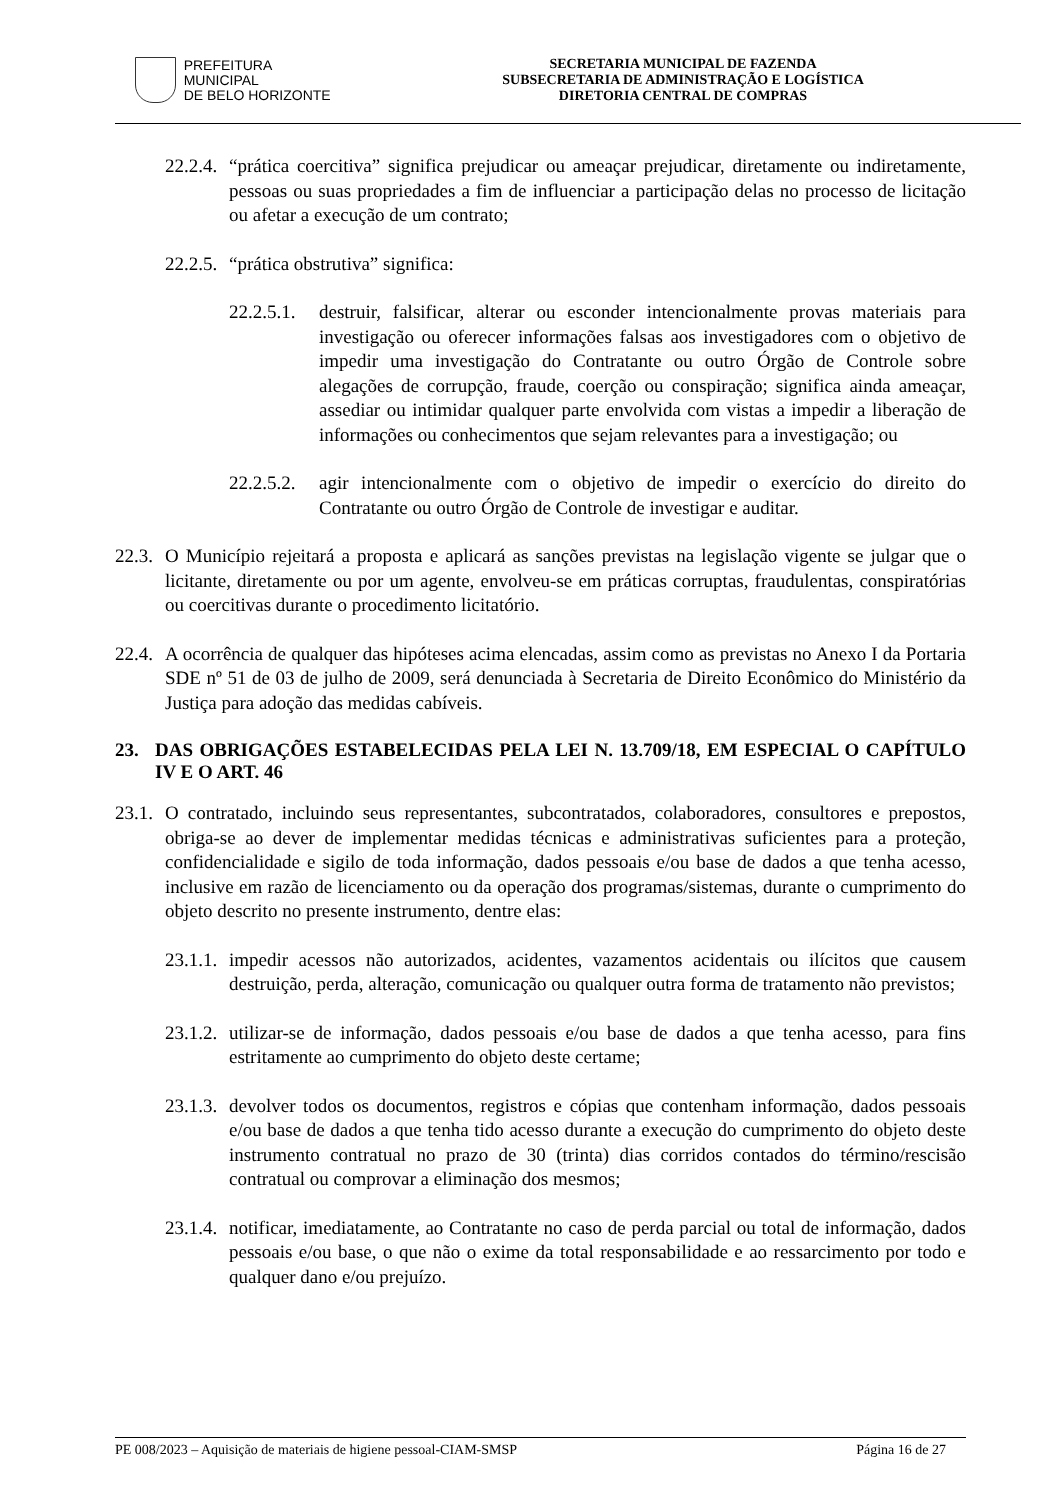PREFEITURA MUNICIPAL
DE BELO HORIZONTE
SECRETARIA MUNICIPAL DE FAZENDA
SUBSECRETARIA DE ADMINISTRAÇÃO E LOGÍSTICA
DIRETORIA CENTRAL DE COMPRAS
22.2.4. “prática coercitiva” significa prejudicar ou ameaçar prejudicar, diretamente ou indiretamente, pessoas ou suas propriedades a fim de influenciar a participação delas no processo de licitação ou afetar a execução de um contrato;
22.2.5. “prática obstrutiva” significa:
22.2.5.1. destruir, falsificar, alterar ou esconder intencionalmente provas materiais para investigação ou oferecer informações falsas aos investigadores com o objetivo de impedir uma investigação do Contratante ou outro Órgão de Controle sobre alegações de corrupção, fraude, coerção ou conspiração; significa ainda ameaçar, assediar ou intimidar qualquer parte envolvida com vistas a impedir a liberação de informações ou conhecimentos que sejam relevantes para a investigação; ou
22.2.5.2. agir intencionalmente com o objetivo de impedir o exercício do direito do Contratante ou outro Órgão de Controle de investigar e auditar.
22.3. O Município rejeitará a proposta e aplicará as sanções previstas na legislação vigente se julgar que o licitante, diretamente ou por um agente, envolveu-se em práticas corruptas, fraudulentas, conspiratórias ou coercitivas durante o procedimento licitatório.
22.4. A ocorrência de qualquer das hipóteses acima elencadas, assim como as previstas no Anexo I da Portaria SDE nº 51 de 03 de julho de 2009, será denunciada à Secretaria de Direito Econômico do Ministério da Justiça para adoção das medidas cabíveis.
23. DAS OBRIGAÇÕES ESTABELECIDAS PELA LEI N. 13.709/18, EM ESPECIAL O CAPÍTULO IV E O ART. 46
23.1. O contratado, incluindo seus representantes, subcontratados, colaboradores, consultores e prepostos, obriga-se ao dever de implementar medidas técnicas e administrativas suficientes para a proteção, confidencialidade e sigilo de toda informação, dados pessoais e/ou base de dados a que tenha acesso, inclusive em razão de licenciamento ou da operação dos programas/sistemas, durante o cumprimento do objeto descrito no presente instrumento, dentre elas:
23.1.1. impedir acessos não autorizados, acidentes, vazamentos acidentais ou ilícitos que causem destruição, perda, alteração, comunicação ou qualquer outra forma de tratamento não previstos;
23.1.2. utilizar-se de informação, dados pessoais e/ou base de dados a que tenha acesso, para fins estritamente ao cumprimento do objeto deste certame;
23.1.3. devolver todos os documentos, registros e cópias que contenham informação, dados pessoais e/ou base de dados a que tenha tido acesso durante a execução do cumprimento do objeto deste instrumento contratual no prazo de 30 (trinta) dias corridos contados do término/rescisão contratual ou comprovar a eliminação dos mesmos;
23.1.4. notificar, imediatamente, ao Contratante no caso de perda parcial ou total de informação, dados pessoais e/ou base, o que não o exime da total responsabilidade e ao ressarcimento por todo e qualquer dano e/ou prejuízo.
PE 008/2023 – Aquisição de materiais de higiene pessoal-CIAM-SMSP Página 16 de 27